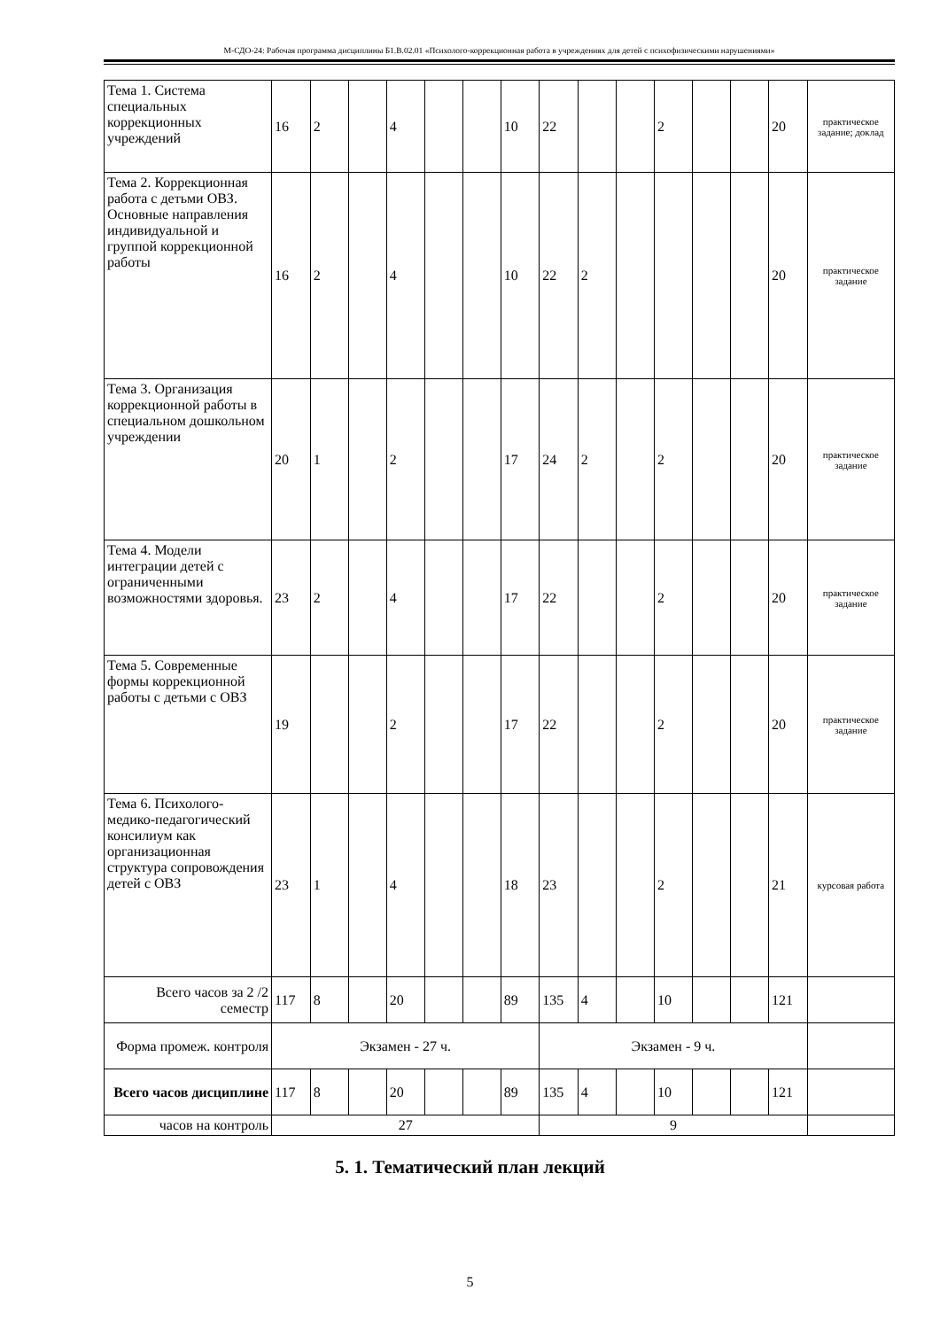М-СДО-24: Рабочая программа дисциплины Б1.В.02.01 «Психолого-коррекционная работа в учреждениях для детей с психофизическими нарушениями»
| Тема 1. Система специальных коррекционных учреждений | 16 | 2 | | 4 | | | 10 | 22 | | | 2 | | | 20 | практическое задание; доклад |
| Тема 2. Коррекционная работа с детьми ОВЗ. Основные направления индивидуальной и группой коррекционной работы | 16 | 2 | | 4 | | | 10 | 22 | 2 | | | | | 20 | практическое задание |
| Тема 3. Организация коррекционной работы в специальном дошкольном учреждении | 20 | 1 | | 2 | | | 17 | 24 | 2 | | 2 | | | 20 | практическое задание |
| Тема 4. Модели интеграции детей с ограниченными возможностями здоровья. | 23 | 2 | | 4 | | | 17 | 22 | | | 2 | | | 20 | практическое задание |
| Тема 5. Современные формы коррекционной работы с детьми с ОВЗ | 19 | | | 2 | | | 17 | 22 | | | 2 | | | 20 | практическое задание |
| Тема 6. Психолого-медико-педагогический консилиум как организационная структура сопровождения детей с ОВЗ | 23 | 1 | | 4 | | | 18 | 23 | | | 2 | | | 21 | курсовая работа |
| Всего часов за 2 /2 семестр | 117 | 8 | | 20 | | | 89 | 135 | 4 | | 10 | | | 121 | |
| Форма промеж. контроля | Экзамен - 27 ч. | | | | | | | Экзамен - 9 ч. | | | | | | | |
| Всего часов дисциплине | 117 | 8 | | 20 | | | 89 | 135 | 4 | | 10 | | | 121 | |
| часов на контроль | 27 | | | | | | | 9 | | | | | | | |
5. 1. Тематический план лекций
5